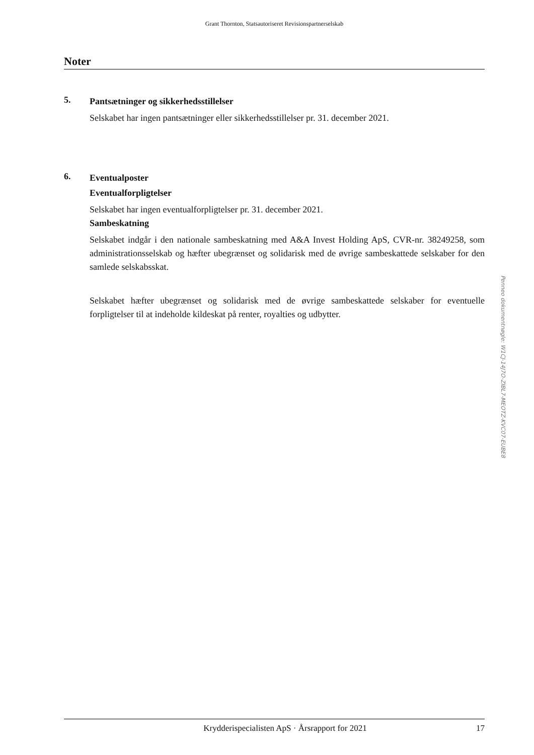Grant Thornton, Statsautoriseret Revisionspartnerselskab
Noter
5.
Pantsætninger og sikkerhedsstillelser
Selskabet har ingen pantsætninger eller sikkerhedsstillelser pr. 31. december 2021.
6.
Eventualposter
Eventualforpligtelser
Selskabet har ingen eventualforpligtelser pr. 31. december 2021.
Sambeskatning
Selskabet indgår i den nationale sambeskatning med A&A Invest Holding ApS, CVR-nr. 38249258, som administrationsselskab og hæfter ubegrænset og solidarisk med de øvrige sambe­skattede selskaber for den samlede selskabsskat.
Selskabet hæfter ubegrænset og solidarisk med de øvrige sambeskattede selskaber for eventuelle forpligtelser til at indeholde kildeskat på renter, royalties og udbytter.
Krydderispecialisten ApS · Årsrapport for 2021 17
Penneo dokumentnøgle: W1CJ-14J7O-ZIBL7-MEOTZ-KVC07-EUBE8